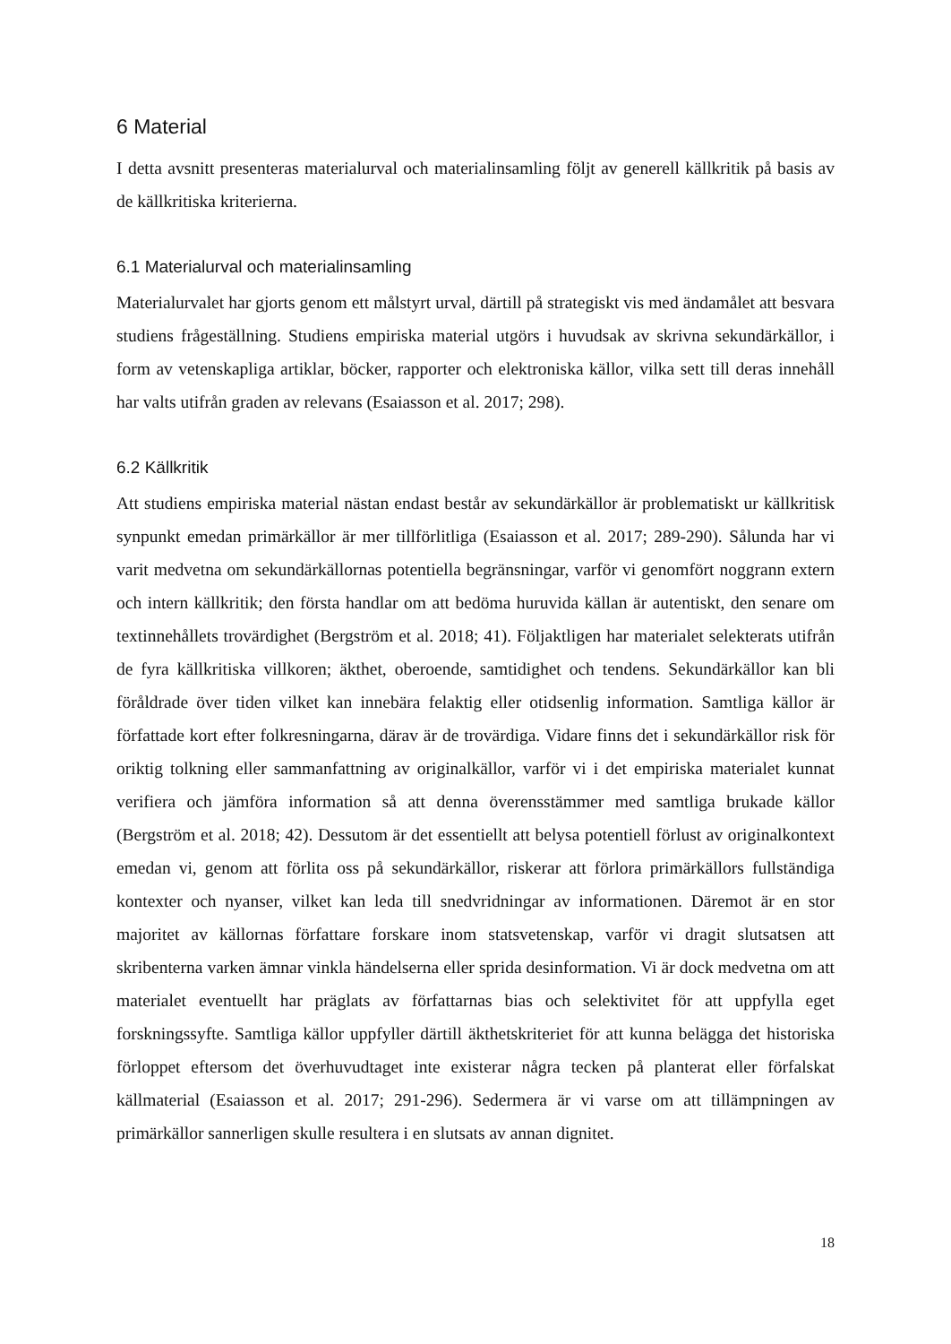6 Material
I detta avsnitt presenteras materialurval och materialinsamling följt av generell källkritik på basis av de källkritiska kriterierna.
6.1 Materialurval och materialinsamling
Materialurvalet har gjorts genom ett målstyrt urval, därtill på strategiskt vis med ändamålet att besvara studiens frågeställning. Studiens empiriska material utgörs i huvudsak av skrivna sekundärkällor, i form av vetenskapliga artiklar, böcker, rapporter och elektroniska källor, vilka sett till deras innehåll har valts utifrån graden av relevans (Esaiasson et al. 2017; 298).
6.2 Källkritik
Att studiens empiriska material nästan endast består av sekundärkällor är problematiskt ur källkritisk synpunkt emedan primärkällor är mer tillförlitliga (Esaiasson et al. 2017; 289-290). Sålunda har vi varit medvetna om sekundärkällornas potentiella begränsningar, varför vi genomfört noggrann extern och intern källkritik; den första handlar om att bedöma huruvida källan är autentiskt, den senare om textinnehållets trovärdighet (Bergström et al. 2018; 41). Följaktligen har materialet selekterats utifrån de fyra källkritiska villkoren; äkthet, oberoende, samtidighet och tendens. Sekundärkällor kan bli föråldrade över tiden vilket kan innebära felaktig eller otidsenlig information. Samtliga källor är författade kort efter folkresningarna, därav är de trovärdiga. Vidare finns det i sekundärkällor risk för oriktig tolkning eller sammanfattning av originalkällor, varför vi i det empiriska materialet kunnat verifiera och jämföra information så att denna överensstämmer med samtliga brukade källor (Bergström et al. 2018; 42). Dessutom är det essentiellt att belysa potentiell förlust av originalkontext emedan vi, genom att förlita oss på sekundärkällor, riskerar att förlora primärkällors fullständiga kontexter och nyanser, vilket kan leda till snedvridningar av informationen. Däremot är en stor majoritet av källornas författare forskare inom statsvetenskap, varför vi dragit slutsatsen att skribenterna varken ämnar vinkla händelserna eller sprida desinformation. Vi är dock medvetna om att materialet eventuellt har präglats av författarnas bias och selektivitet för att uppfylla eget forskningssyfte. Samtliga källor uppfyller därtill äkthetskriteriet för att kunna belägga det historiska förloppet eftersom det överhuvudtaget inte existerar några tecken på planterat eller förfalskat källmaterial (Esaiasson et al. 2017; 291-296). Sedermera är vi varse om att tillämpningen av primärkällor sannerligen skulle resultera i en slutsats av annan dignitet.
18